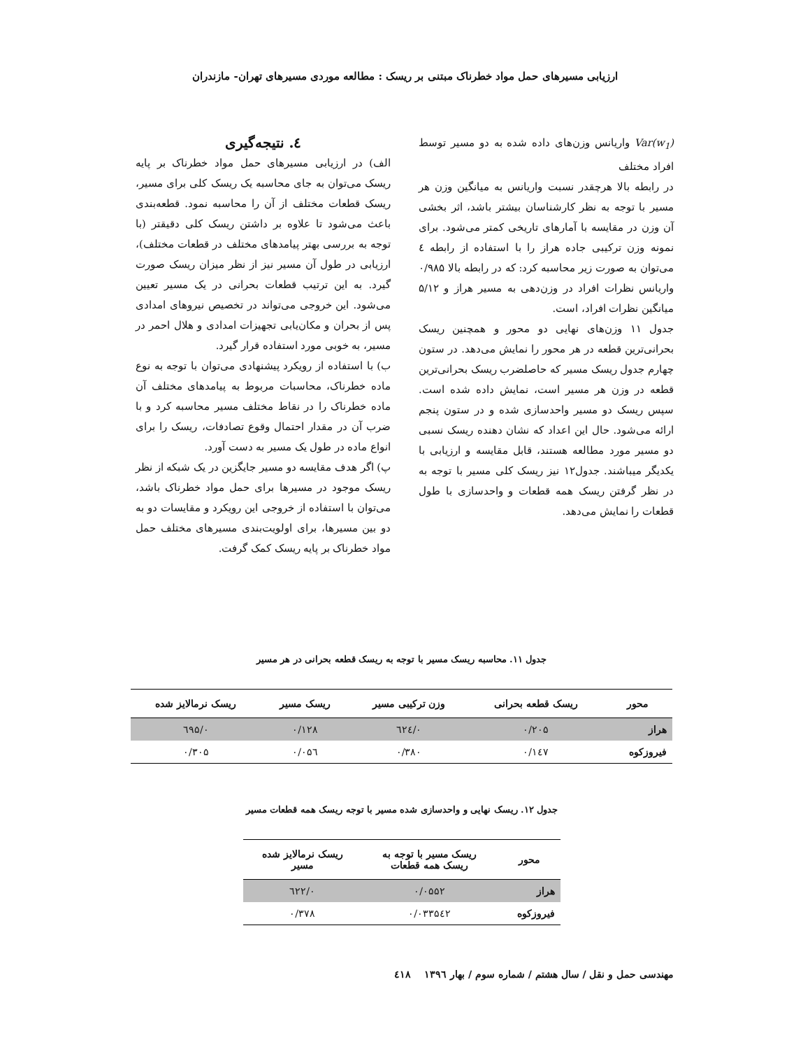ارزیابی مسیرهای حمل مواد خطرناک مبتنی بر ریسک : مطالعه موردی مسیرهای تهران- مازندران
Var(w<sub>1</sub>) واریانس وزن‌های داده شده به دو مسیر توسط افراد مختلف
در رابطه بالا هرچقدر نسبت واریانس به میانگین وزن هر مسیر با توجه به نظر کارشناسان بیشتر باشد، اثر بخشی آن وزن در مقایسه با آمارهای تاریخی کمتر می‌شود. برای نمونه وزن ترکیبی جاده هراز را با استفاده از رابطه ٤ می‌توان به صورت زیر محاسبه کرد: که در رابطه بالا ۰/۹۸۵ واریانس نظرات افراد در وزن‌دهی به مسیر هراز و ۵/۱۲ میانگین نظرات افراد، است.
جدول ۱۱ وزن‌های نهایی دو محور و همچنین ریسک بحرانی‌ترین قطعه در هر محور را نمایش می‌دهد. در ستون چهارم جدول ریسک مسیر که حاصلضرب ریسک بحرانی‌ترین قطعه در وزن هر مسیر است، نمایش داده شده است. سپس ریسک دو مسیر واحدسازی شده و در ستون پنجم ارائه می‌شود. حال این اعداد که نشان دهنده ریسک نسبی دو مسیر مورد مطالعه هستند، قابل مقایسه و ارزیابی با یکدیگر میباشند. جدول۱۲ نیز ریسک کلی مسیر با توجه به در نظر گرفتن ریسک همه قطعات و واحدسازی با طول قطعات را نمایش می‌دهد.
٤. نتیجه‌گیری
الف) در ارزیابی مسیرهای حمل مواد خطرناک بر پایه ریسک می‌توان به جای محاسبه یک ریسک کلی برای مسیر، ریسک قطعات مختلف از آن را محاسبه نمود. قطعه‌بندی باعث می‌شود تا علاوه بر داشتن ریسک کلی دقیقتر (با توجه به بررسی بهتر پیامدهای مختلف در قطعات مختلف)، ارزیابی در طول آن مسیر نیز از نظر میزان ریسک صورت گیرد. به این ترتیب قطعات بحرانی در یک مسیر تعیین می‌شود. این خروجی می‌تواند در تخصیص نیروهای امدادی پس از بحران و مکان‌یابی تجهیزات امدادی و هلال احمر در مسیر، به خوبی مورد استفاده قرار گیرد.
ب) با استفاده از رویکرد پیشنهادی می‌توان با توجه به نوع ماده خطرناک، محاسبات مربوط به پیامدهای مختلف آن ماده خطرناک را در نقاط مختلف مسیر محاسبه کرد و با ضرب آن در مقدار احتمال وقوع تصادفات، ریسک را برای انواع ماده در طول یک مسیر به دست آورد.
پ) اگر هدف مقایسه دو مسیر جایگزین در یک شبکه از نظر ریسک موجود در مسیرها برای حمل مواد خطرناک باشد، می‌توان با استفاده از خروجی این رویکرد و مقایسات دو به دو بین مسیرها، برای اولویت‌بندی مسیرهای مختلف حمل مواد خطرناک بر پایه ریسک کمک گرفت.
جدول ۱۱. محاسبه ریسک مسیر با توجه به ریسک قطعه بحرانی در هر مسیر
| محور | ریسک قطعه بحرانی | وزن ترکیبی مسیر | ریسک مسیر | ریسک نرمالایز شده |
| --- | --- | --- | --- | --- |
| هراز | ۰/۲۰۵ | ۰/٦۲٤ | ۰/۱۲۸ | ۰/٦۹۵ |
| فیروزکوه | ۰/۱٤۷ | ۰/۳۸۰ | ۰/۰۵٦ | ۰/۳۰۵ |
جدول ۱۲. ریسک نهایی و واحدسازی شده مسیر با توجه ریسک همه قطعات مسیر
| محور | ریسک مسیر با توجه به ریسک همه قطعات | ریسک نرمالایز شده مسیر |
| --- | --- | --- |
| هراز | ۰/۰۵۵۲ | ۰/٦۲۲ |
| فیروزکوه | ۰/۰۳۳۵٤۲ | ۰/۳۷۸ |
مهندسی حمل و نقل / سال هشتم / شماره سوم / بهار ۱۳۹٦ ٤۱۸